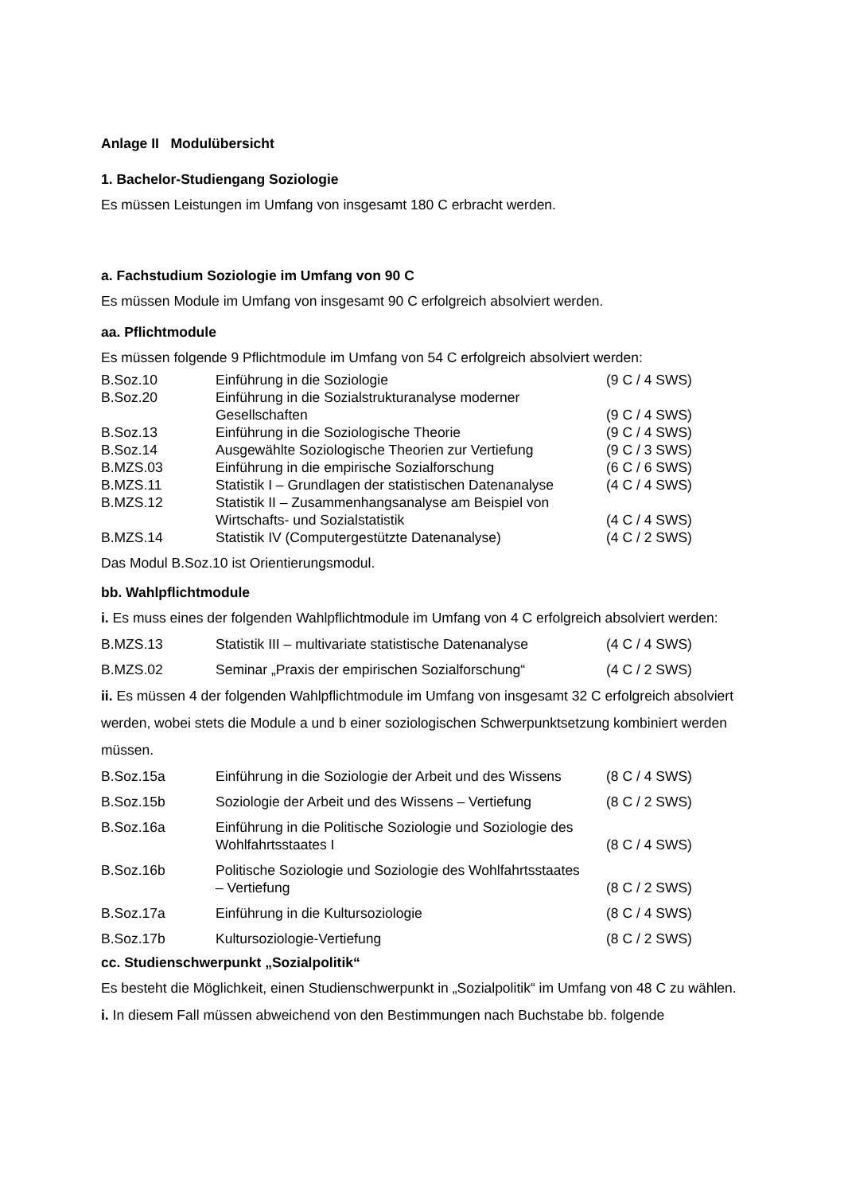Anlage II Modulübersicht
1. Bachelor-Studiengang Soziologie
Es müssen Leistungen im Umfang von insgesamt 180 C erbracht werden.
a. Fachstudium Soziologie im Umfang von 90 C
Es müssen Module im Umfang von insgesamt 90 C erfolgreich absolviert werden.
aa. Pflichtmodule
Es müssen folgende 9 Pflichtmodule im Umfang von 54 C erfolgreich absolviert werden:
| B.Soz.10 | Einführung in die Soziologie | (9 C / 4 SWS) |
| B.Soz.20 | Einführung in die Sozialstrukturanalyse moderner Gesellschaften | (9 C / 4 SWS) |
| B.Soz.13 | Einführung in die Soziologische Theorie | (9 C / 4 SWS) |
| B.Soz.14 | Ausgewählte Soziologische Theorien zur Vertiefung | (9 C / 3 SWS) |
| B.MZS.03 | Einführung in die empirische Sozialforschung | (6 C / 6 SWS) |
| B.MZS.11 | Statistik I – Grundlagen der statistischen Datenanalyse | (4 C / 4 SWS) |
| B.MZS.12 | Statistik II – Zusammenhangsanalyse am Beispiel von Wirtschafts- und Sozialstatistik | (4 C / 4 SWS) |
| B.MZS.14 | Statistik IV (Computergestützte Datenanalyse) | (4 C / 2 SWS) |
Das Modul B.Soz.10 ist Orientierungsmodul.
bb. Wahlpflichtmodule
i. Es muss eines der folgenden Wahlpflichtmodule im Umfang von 4 C erfolgreich absolviert werden:
| B.MZS.13 | Statistik III – multivariate statistische Datenanalyse | (4 C / 4 SWS) |
| B.MZS.02 | Seminar „Praxis der empirischen Sozialforschung“ | (4 C / 2 SWS) |
ii. Es müssen 4 der folgenden Wahlpflichtmodule im Umfang von insgesamt 32 C erfolgreich absolviert werden, wobei stets die Module a und b einer soziologischen Schwerpunktsetzung kombiniert werden müssen.
| B.Soz.15a | Einführung in die Soziologie der Arbeit und des Wissens | (8 C / 4 SWS) |
| B.Soz.15b | Soziologie der Arbeit und des Wissens – Vertiefung | (8 C / 2 SWS) |
| B.Soz.16a | Einführung in die Politische Soziologie und Soziologie des Wohlfahrtsstaates I | (8 C / 4 SWS) |
| B.Soz.16b | Politische Soziologie und Soziologie des Wohlfahrtsstaates – Vertiefung | (8 C / 2 SWS) |
| B.Soz.17a | Einführung in die Kultursoziologie | (8 C / 4 SWS) |
| B.Soz.17b | Kultursoziologie-Vertiefung | (8 C / 2 SWS) |
cc. Studienschwerpunkt „Sozialpolitik“
Es besteht die Möglichkeit, einen Studienschwerpunkt in „Sozialpolitik“ im Umfang von 48 C zu wählen.
i. In diesem Fall müssen abweichend von den Bestimmungen nach Buchstabe bb. folgende